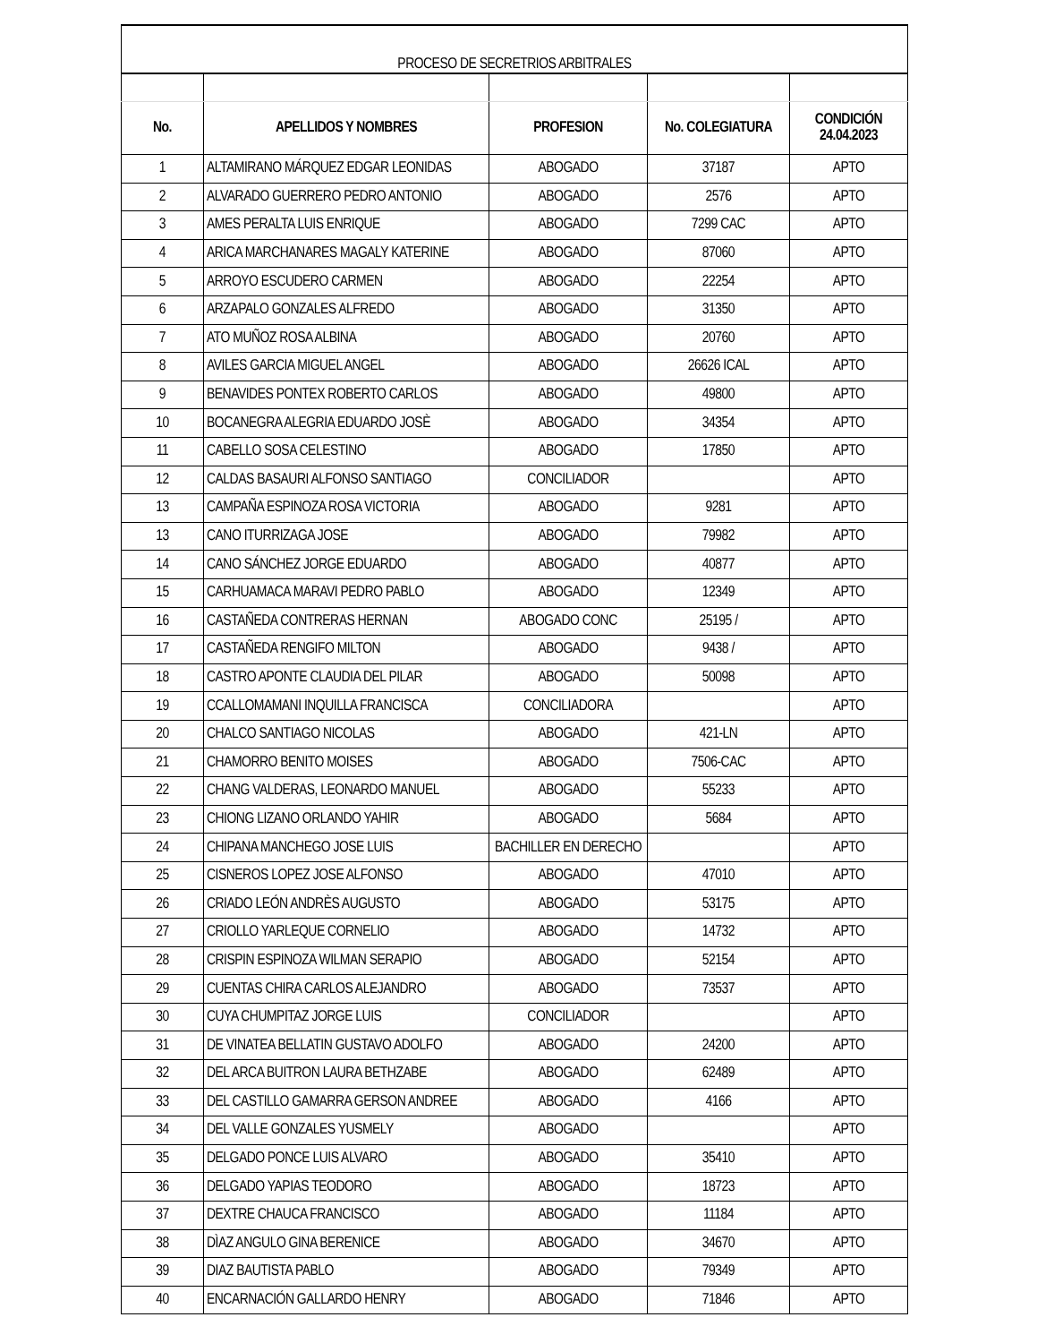| PROCESO DE SECRETRIOS ARBITRALES | | | | |
| No. | APELLIDOS Y NOMBRES | PROFESION | No. COLEGIATURA | CONDICIÓN 24.04.2023 |
| 1 | ALTAMIRANO MÁRQUEZ EDGAR LEONIDAS | ABOGADO | 37187 | APTO |
| 2 | ALVARADO GUERRERO PEDRO ANTONIO | ABOGADO | 2576 | APTO |
| 3 | AMES PERALTA LUIS ENRIQUE | ABOGADO | 7299 CAC | APTO |
| 4 | ARICA MARCHANARES MAGALY KATERINE | ABOGADO | 87060 | APTO |
| 5 | ARROYO ESCUDERO CARMEN | ABOGADO | 22254 | APTO |
| 6 | ARZAPALO GONZALES ALFREDO | ABOGADO | 31350 | APTO |
| 7 | ATO MUÑOZ ROSA ALBINA | ABOGADO | 20760 | APTO |
| 8 | AVILES GARCIA MIGUEL ANGEL | ABOGADO | 26626 ICAL | APTO |
| 9 | BENAVIDES PONTEX ROBERTO CARLOS | ABOGADO | 49800 | APTO |
| 10 | BOCANEGRA ALEGRIA EDUARDO JOSÈ | ABOGADO | 34354 | APTO |
| 11 | CABELLO SOSA CELESTINO | ABOGADO | 17850 | APTO |
| 12 | CALDAS BASAURI ALFONSO SANTIAGO | CONCILIADOR | | APTO |
| 13 | CAMPAÑA ESPINOZA ROSA VICTORIA | ABOGADO | 9281 | APTO |
| 13 | CANO ITURRIZAGA JOSE | ABOGADO | 79982 | APTO |
| 14 | CANO SÁNCHEZ JORGE EDUARDO | ABOGADO | 40877 | APTO |
| 15 | CARHUAMACA MARAVI PEDRO PABLO | ABOGADO | 12349 | APTO |
| 16 | CASTAÑEDA CONTRERAS HERNAN | ABOGADO CONC | 25195 / | APTO |
| 17 | CASTAÑEDA RENGIFO MILTON | ABOGADO | 9438 / | APTO |
| 18 | CASTRO APONTE CLAUDIA DEL PILAR | ABOGADO | 50098 | APTO |
| 19 | CCALLOMAMANI INQUILLA FRANCISCA | CONCILIADORA | | APTO |
| 20 | CHALCO SANTIAGO NICOLAS | ABOGADO | 421-LN | APTO |
| 21 | CHAMORRO BENITO MOISES | ABOGADO | 7506-CAC | APTO |
| 22 | CHANG VALDERAS, LEONARDO MANUEL | ABOGADO | 55233 | APTO |
| 23 | CHIONG LIZANO ORLANDO YAHIR | ABOGADO | 5684 | APTO |
| 24 | CHIPANA MANCHEGO JOSE LUIS | BACHILLER EN DERECHO | | APTO |
| 25 | CISNEROS LOPEZ JOSE ALFONSO | ABOGADO | 47010 | APTO |
| 26 | CRIADO LEÓN ANDRÈS AUGUSTO | ABOGADO | 53175 | APTO |
| 27 | CRIOLLO YARLEQUE CORNELIO | ABOGADO | 14732 | APTO |
| 28 | CRISPIN ESPINOZA WILMAN SERAPIO | ABOGADO | 52154 | APTO |
| 29 | CUENTAS CHIRA CARLOS ALEJANDRO | ABOGADO | 73537 | APTO |
| 30 | CUYA CHUMPITAZ JORGE LUIS | CONCILIADOR | | APTO |
| 31 | DE VINATEA BELLATIN GUSTAVO ADOLFO | ABOGADO | 24200 | APTO |
| 32 | DEL ARCA BUITRON LAURA BETHZABE | ABOGADO | 62489 | APTO |
| 33 | DEL CASTILLO GAMARRA GERSON ANDREE | ABOGADO | 4166 | APTO |
| 34 | DEL VALLE GONZALES YUSMELY | ABOGADO | | APTO |
| 35 | DELGADO PONCE LUIS ALVARO | ABOGADO | 35410 | APTO |
| 36 | DELGADO YAPIAS TEODORO | ABOGADO | 18723 | APTO |
| 37 | DEXTRE CHAUCA FRANCISCO | ABOGADO | 11184 | APTO |
| 38 | DÌAZ ANGULO GINA BERENICE | ABOGADO | 34670 | APTO |
| 39 | DIAZ BAUTISTA PABLO | ABOGADO | 79349 | APTO |
| 40 | ENCARNACIÓN GALLARDO HENRY | ABOGADO | 71846 | APTO |